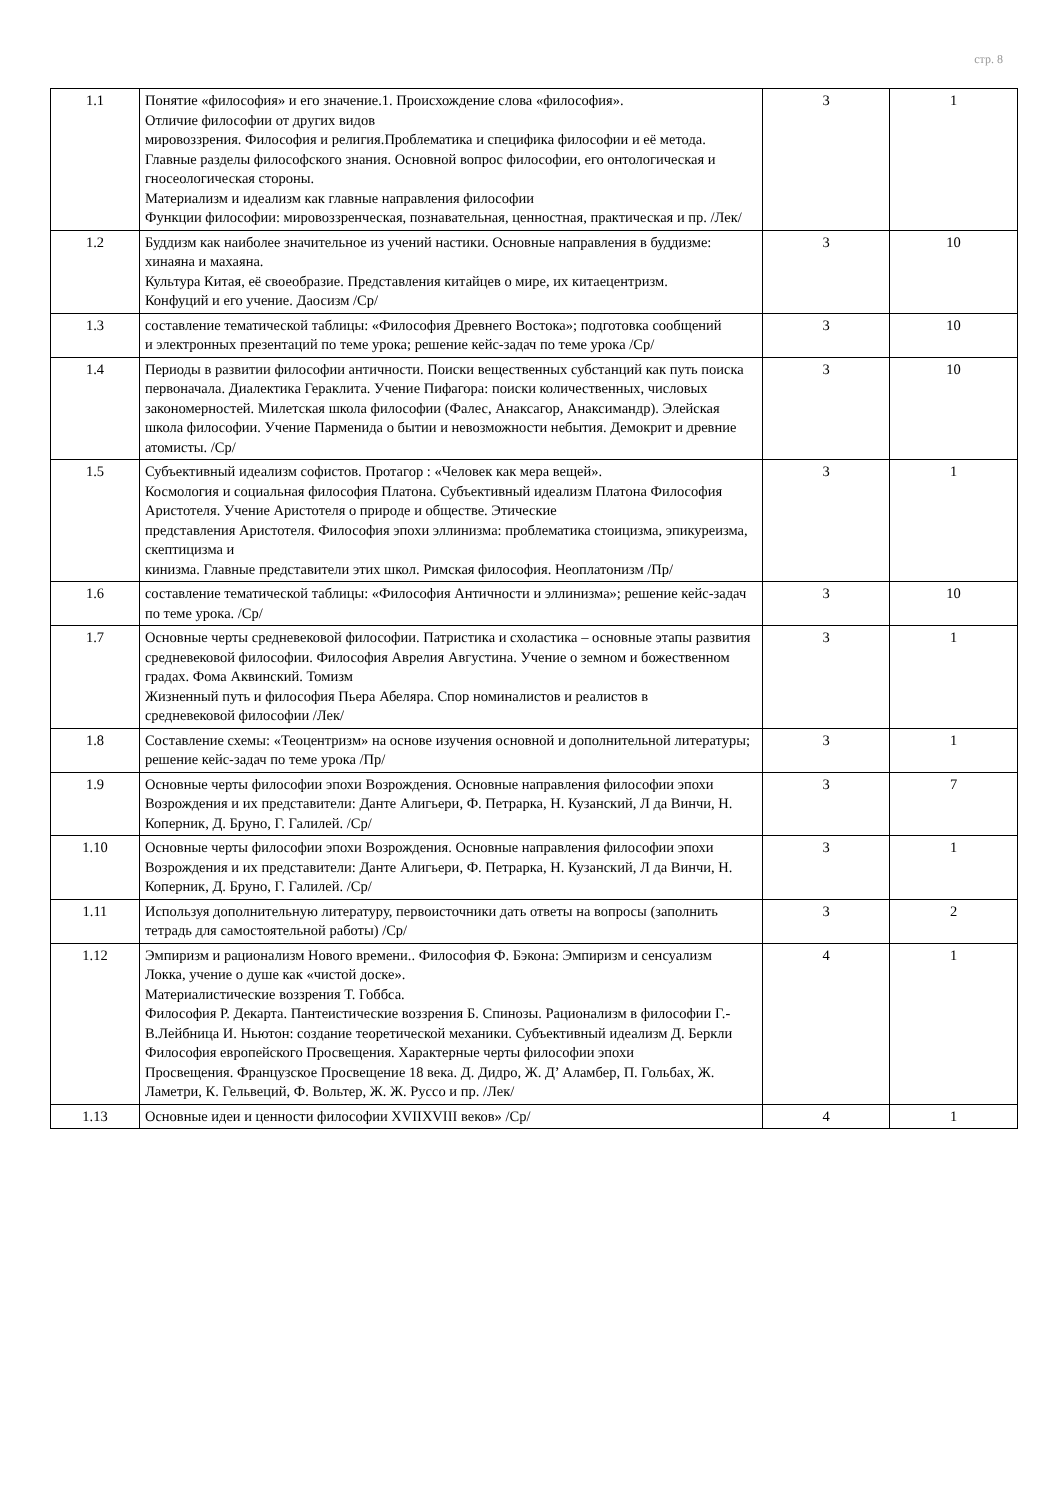стр. 8
| 1.1 | Понятие «философия» и его значение.1. Происхождение слова «философия». Отличие философии от других видов мировоззрения. Философия и религия.Проблематика и специфика философии и её метода. Главные разделы философского знания. Основной вопрос философии, его онтологическая и гносеологическая стороны. Материализм и идеализм как главные направления философии Функции философии: мировоззренческая, познавательная, ценностная, практическая и пр. /Лек/ | 3 | 1 |
| 1.2 | Буддизм как наиболее значительное из учений настики. Основные направления в буддизме: хинаяна и махаяна. Культура Китая, её своеобразие. Представления китайцев о мире, их китаецентризм. Конфуций и его учение. Даосизм /Ср/ | 3 | 10 |
| 1.3 | составление тематической таблицы: «Философия Древнего Востока»; подготовка сообщений и электронных презентаций по теме урока; решение кейс-задач по теме урока /Ср/ | 3 | 10 |
| 1.4 | Периоды в развитии философии античности. Поиски вещественных субстанций как путь поиска первоначала. Диалектика Гераклита. Учение Пифагора: поиски количественных, числовых закономерностей. Милетская школа философии (Фалес, Анаксагор, Анаксимандр). Элейская школа философии. Учение Парменида о бытии и невозможности небытия. Демокрит и древние атомисты. /Ср/ | 3 | 10 |
| 1.5 | Субъективный идеализм софистов. Протагор : «Человек как мера вещей». Космология и социальная философия Платона. Субъективный идеализм Платона Философия Аристотеля. Учение Аристотеля о природе и обществе. Этические представления Аристотеля. Философия эпохи эллинизма: проблематика стоицизма, эпикуреизма, скептицизма и кинизма. Главные представители этих школ. Римская философия. Неоплатонизм /Пр/ | 3 | 1 |
| 1.6 | составление тематической таблицы: «Философия Античности и эллинизма»; решение кейс-задач по теме урока. /Ср/ | 3 | 10 |
| 1.7 | Основные черты средневековой философии. Патристика и схоластика – основные этапы развития средневековой философии. Философия Аврелия Августина. Учение о земном и божественном градах. Фома Аквинский. Томизм Жизненный путь и философия Пьера Абеляра. Спор номиналистов и реалистов в средневековой философии /Лек/ | 3 | 1 |
| 1.8 | Составление схемы: «Теоцентризм» на основе изучения основной и дополнительной литературы; решение кейс-задач по теме урока /Пр/ | 3 | 1 |
| 1.9 | Основные черты философии эпохи Возрождения. Основные направления философии эпохи Возрождения и их представители: Данте Алигьери, Ф. Петрарка, Н. Кузанский, Л да Винчи, Н. Коперник, Д. Бруно, Г. Галилей. /Ср/ | 3 | 7 |
| 1.10 | Основные черты философии эпохи Возрождения. Основные направления философии эпохи Возрождения и их представители: Данте Алигьери, Ф. Петрарка, Н. Кузанский, Л да Винчи, Н. Коперник, Д. Бруно, Г. Галилей. /Ср/ | 3 | 1 |
| 1.11 | Используя дополнительную литературу, первоисточники дать ответы на вопросы (заполнить тетрадь для самостоятельной работы) /Ср/ | 3 | 2 |
| 1.12 | Эмпиризм и рационализм Нового времени.. Философия Ф. Бэкона: Эмпиризм и сенсуализм Локка, учение о душе как «чистой доске». Материалистические воззрения Т. Гоббса. Философия Р. Декарта. Пантеистические воззрения Б. Спинозы. Рационализм в философии Г.-В.Лейбница И. Ньютон: создание теоретической механики. Субъективный идеализм Д. Беркли Философия европейского Просвещения. Характерные черты философии эпохи Просвещения. Французское Просвещение 18 века. Д. Дидро, Ж. Д’ Аламбер, П. Гольбах, Ж. Ламетри, К. Гельвеций, Ф. Вольтер, Ж. Ж. Руссо и пр. /Лек/ | 4 | 1 |
| 1.13 | Основные идеи и ценности философии XVIIXVIII веков» /Ср/ | 4 | 1 |